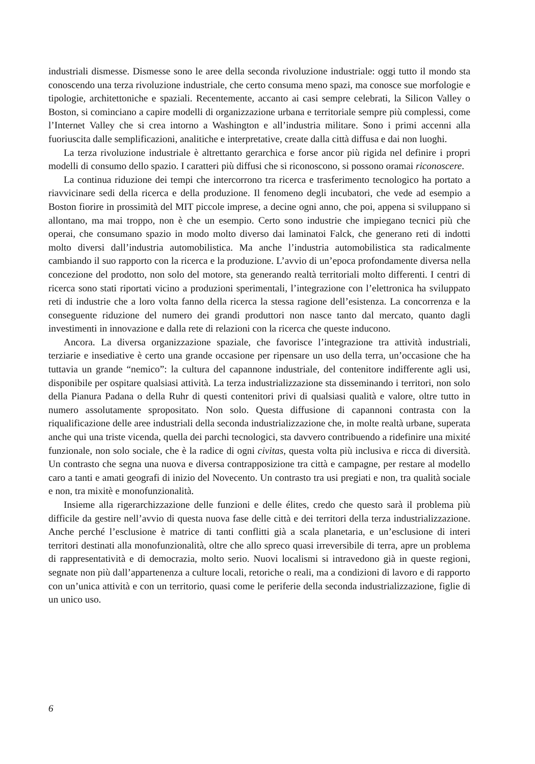industriali dismesse. Dismesse sono le aree della seconda rivoluzione industriale: oggi tutto il mondo sta conoscendo una terza rivoluzione industriale, che certo consuma meno spazi, ma conosce sue morfologie e tipologie, architettoniche e spaziali. Recentemente, accanto ai casi sempre celebrati, la Silicon Valley o Boston, si cominciano a capire modelli di organizzazione urbana e territoriale sempre più complessi, come l’Internet Valley che si crea intorno a Washington e all’industria militare. Sono i primi accenni alla fuoriuscita dalle semplificazioni, analitiche e interpretative, create dalla città diffusa e dai non luoghi.
La terza rivoluzione industriale è altrettanto gerarchica e forse ancor più rigida nel definire i propri modelli di consumo dello spazio. I caratteri più diffusi che si riconoscono, si possono oramai riconoscere.
La continua riduzione dei tempi che intercorrono tra ricerca e trasferimento tecnologico ha portato a riavvicinare sedi della ricerca e della produzione. Il fenomeno degli incubatori, che vede ad esempio a Boston fiorire in prossimità del MIT piccole imprese, a decine ogni anno, che poi, appena si sviluppano si allontano, ma mai troppo, non è che un esempio. Certo sono industrie che impiegano tecnici più che operai, che consumano spazio in modo molto diverso dai laminatoi Falck, che generano reti di indotti molto diversi dall’industria automobilistica. Ma anche l’industria automobilistica sta radicalmente cambiando il suo rapporto con la ricerca e la produzione. L’avvio di un’epoca profondamente diversa nella concezione del prodotto, non solo del motore, sta generando realtà territoriali molto differenti. I centri di ricerca sono stati riportati vicino a produzioni sperimentali, l’integrazione con l’elettronica ha sviluppato reti di industrie che a loro volta fanno della ricerca la stessa ragione dell’esistenza. La concorrenza e la conseguente riduzione del numero dei grandi produttori non nasce tanto dal mercato, quanto dagli investimenti in innovazione e dalla rete di relazioni con la ricerca che queste inducono.
Ancora. La diversa organizzazione spaziale, che favorisce l’integrazione tra attività industriali, terziarie e insediative è certo una grande occasione per ripensare un uso della terra, un’occasione che ha tuttavia un grande “nemico”: la cultura del capannone industriale, del contenitore indifferente agli usi, disponibile per ospitare qualsiasi attività. La terza industrializzazione sta disseminando i territori, non solo della Pianura Padana o della Ruhr di questi contenitori privi di qualsiasi qualità e valore, oltre tutto in numero assolutamente spropositato. Non solo. Questa diffusione di capannoni contrasta con la riqualificazione delle aree industriali della seconda industrializzazione che, in molte realtà urbane, superata anche qui una triste vicenda, quella dei parchi tecnologici, sta davvero contribuendo a ridefinire una mixité funzionale, non solo sociale, che è la radice di ogni civitas, questa volta più inclusiva e ricca di diversità. Un contrasto che segna una nuova e diversa contrapposizione tra città e campagne, per restare al modello caro a tanti e amati geografi di inizio del Novecento. Un contrasto tra usi pregiati e non, tra qualità sociale e non, tra mixitè e monofunzionalità.
Insieme alla rigerarchizzazione delle funzioni e delle élites, credo che questo sarà il problema più difficile da gestire nell’avvio di questa nuova fase delle città e dei territori della terza industrializzazione. Anche perché l’esclusione è matrice di tanti conflitti già a scala planetaria, e un’esclusione di interi territori destinati alla monofunzionalità, oltre che allo spreco quasi irreversibile di terra, apre un problema di rappresentatività e di democrazia, molto serio. Nuovi localismi si intravedono già in queste regioni, segnate non più dall’appartenenza a culture locali, retoriche o reali, ma a condizioni di lavoro e di rapporto con un’unica attività e con un territorio, quasi come le periferie della seconda industrializzazione, figlie di un unico uso.
6